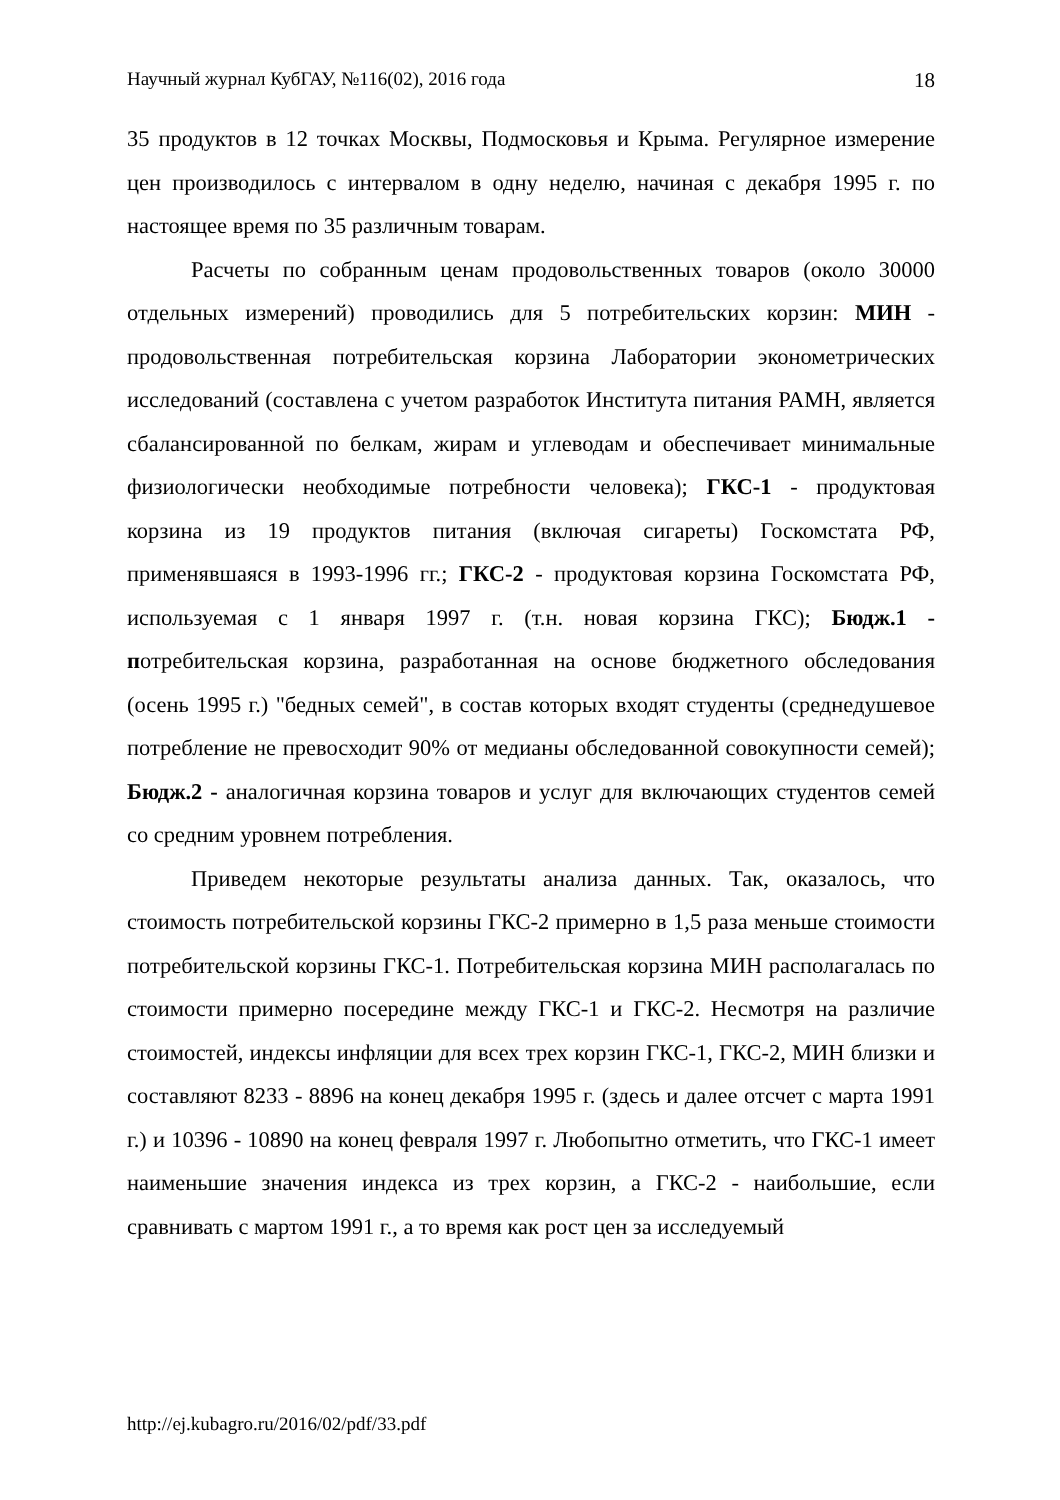Научный журнал КубГАУ, №116(02), 2016 года 18
35 продуктов в 12 точках Москвы, Подмосковья и Крыма. Регулярное измерение цен производилось с интервалом в одну неделю, начиная с декабря 1995 г. по настоящее время по 35 различным товарам.
Расчеты по собранным ценам продовольственных товаров (около 30000 отдельных измерений) проводились для 5 потребительских корзин: МИН - продовольственная потребительская корзина Лаборатории эконометрических исследований (составлена с учетом разработок Института питания РАМН, является сбалансированной по белкам, жирам и углеводам и обеспечивает минимальные физиологически необходимые потребности человека); ГКС-1 - продуктовая корзина из 19 продуктов питания (включая сигареты) Госкомстата РФ, применявшаяся в 1993-1996 гг.; ГКС-2 - продуктовая корзина Госкомстата РФ, используемая с 1 января 1997 г. (т.н. новая корзина ГКС); Бюдж.1 - потребительская корзина, разработанная на основе бюджетного обследования (осень 1995 г.) "бедных семей", в состав которых входят студенты (среднедушевое потребление не превосходит 90% от медианы обследованной совокупности семей); Бюдж.2 - аналогичная корзина товаров и услуг для включающих студентов семей со средним уровнем потребления.
Приведем некоторые результаты анализа данных. Так, оказалось, что стоимость потребительской корзины ГКС-2 примерно в 1,5 раза меньше стоимости потребительской корзины ГКС-1. Потребительская корзина МИН располагалась по стоимости примерно посередине между ГКС-1 и ГКС-2. Несмотря на различие стоимостей, индексы инфляции для всех трех корзин ГКС-1, ГКС-2, МИН близки и составляют 8233 - 8896 на конец декабря 1995 г. (здесь и далее отсчет с марта 1991 г.) и 10396 - 10890 на конец февраля 1997 г. Любопытно отметить, что ГКС-1 имеет наименьшие значения индекса из трех корзин, а ГКС-2 - наибольшие, если сравнивать с мартом 1991 г., а то время как рост цен за исследуемый
http://ej.kubagro.ru/2016/02/pdf/33.pdf